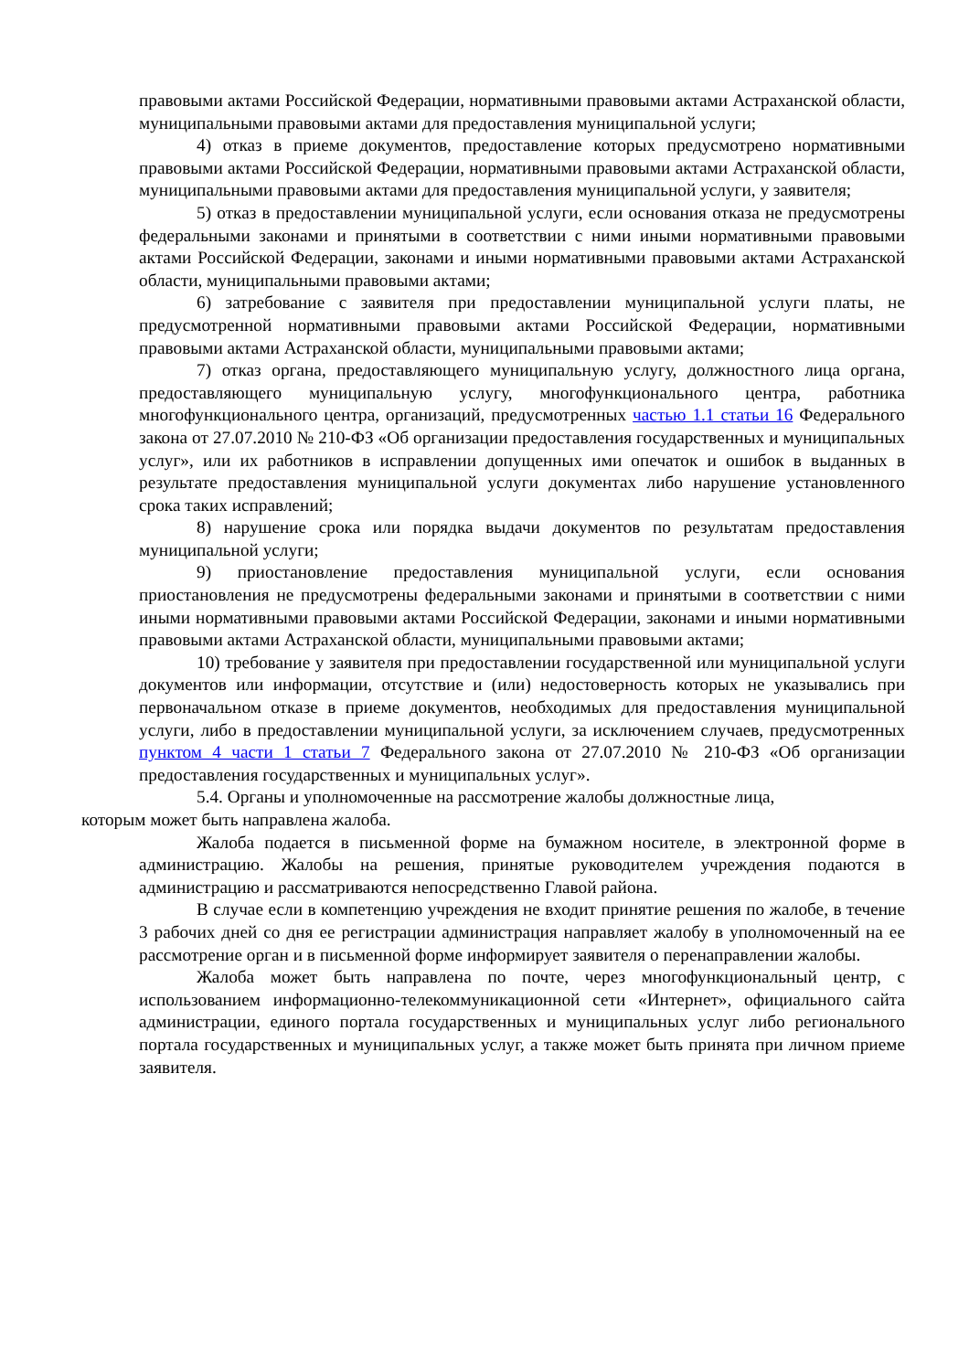правовыми актами Российской Федерации, нормативными правовыми актами Астраханской области, муниципальными правовыми актами для предоставления муниципальной услуги;
4) отказ в приеме документов, предоставление которых предусмотрено нормативными правовыми актами Российской Федерации, нормативными правовыми актами Астраханской области, муниципальными правовыми актами для предоставления муниципальной услуги, у заявителя;
5) отказ в предоставлении муниципальной услуги, если основания отказа не предусмотрены федеральными законами и принятыми в соответствии с ними иными нормативными правовыми актами Российской Федерации, законами и иными нормативными правовыми актами Астраханской области, муниципальными правовыми актами;
6) затребование с заявителя при предоставлении муниципальной услуги платы, не предусмотренной нормативными правовыми актами Российской Федерации, нормативными правовыми актами Астраханской области, муниципальными правовыми актами;
7) отказ органа, предоставляющего муниципальную услугу, должностного лица органа, предоставляющего муниципальную услугу, многофункционального центра, работника многофункционального центра, организаций, предусмотренных частью 1.1 статьи 16 Федерального закона от 27.07.2010 № 210-ФЗ «Об организации предоставления государственных и муниципальных услуг», или их работников в исправлении допущенных ими опечаток и ошибок в выданных в результате предоставления муниципальной услуги документах либо нарушение установленного срока таких исправлений;
8) нарушение срока или порядка выдачи документов по результатам предоставления муниципальной услуги;
9) приостановление предоставления муниципальной услуги, если основания приостановления не предусмотрены федеральными законами и принятыми в соответствии с ними иными нормативными правовыми актами Российской Федерации, законами и иными нормативными правовыми актами Астраханской области, муниципальными правовыми актами;
10) требование у заявителя при предоставлении государственной или муниципальной услуги документов или информации, отсутствие и (или) недостоверность которых не указывались при первоначальном отказе в приеме документов, необходимых для предоставления муниципальной услуги, либо в предоставлении муниципальной услуги, за исключением случаев, предусмотренных пунктом 4 части 1 статьи 7 Федерального закона от 27.07.2010 № 210-ФЗ «Об организации предоставления государственных и муниципальных услуг».
5.4. Органы и уполномоченные на рассмотрение жалобы должностные лица,
которым может быть направлена жалоба.
Жалоба подается в письменной форме на бумажном носителе, в электронной форме в администрацию. Жалобы на решения, принятые руководителем учреждения подаются в администрацию и рассматриваются непосредственно Главой района.
В случае если в компетенцию учреждения не входит принятие решения по жалобе, в течение 3 рабочих дней со дня ее регистрации администрация направляет жалобу в уполномоченный на ее рассмотрение орган и в письменной форме информирует заявителя о перенаправлении жалобы.
Жалоба может быть направлена по почте, через многофункциональный центр, с использованием информационно-телекоммуникационной сети «Интернет», официального сайта администрации, единого портала государственных и муниципальных услуг либо регионального портала государственных и муниципальных услуг, а также может быть принята при личном приеме заявителя.